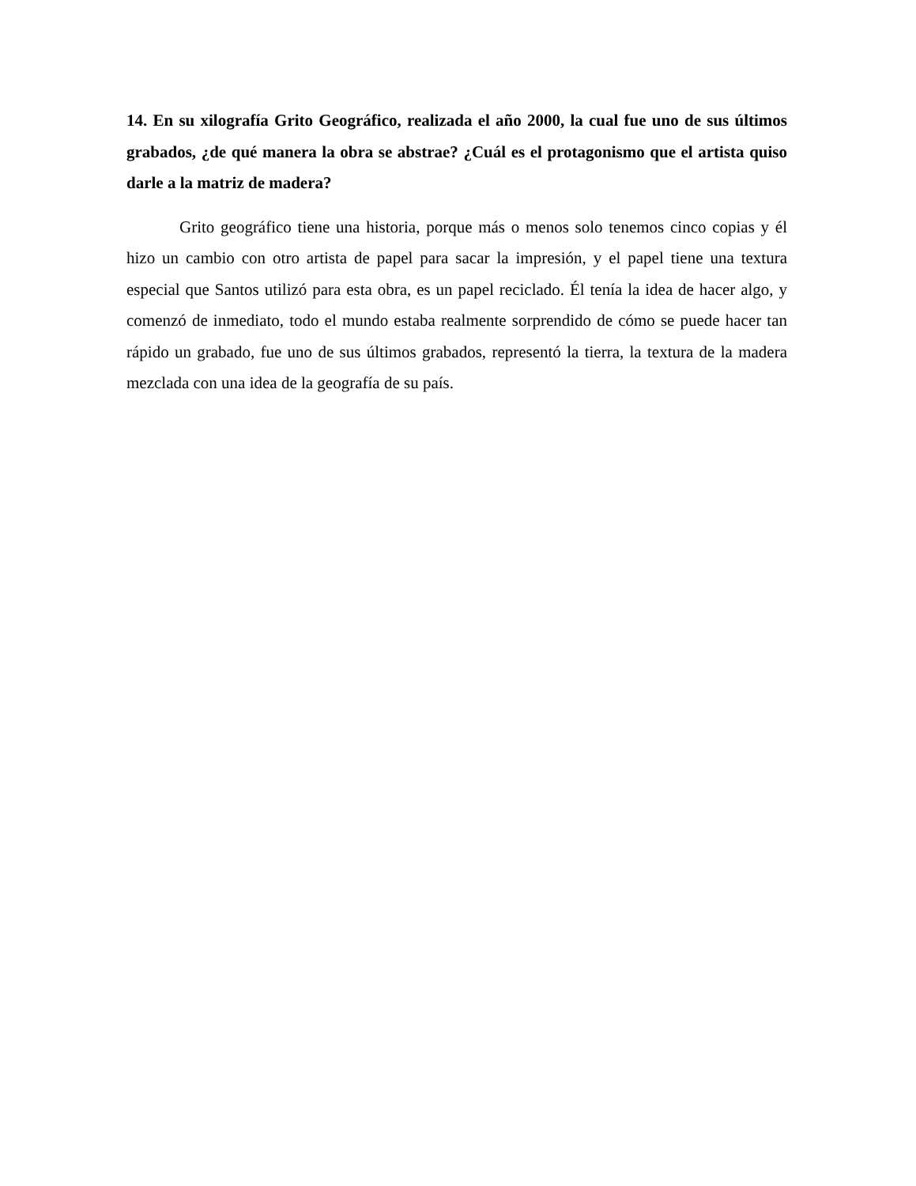14. En su xilografía Grito Geográfico, realizada el año 2000, la cual fue uno de sus últimos grabados, ¿de qué manera la obra se abstrae? ¿Cuál es el protagonismo que el artista quiso darle a la matriz de madera?
Grito geográfico tiene una historia, porque más o menos solo tenemos cinco copias y él hizo un cambio con otro artista de papel para sacar la impresión, y el papel tiene una textura especial que Santos utilizó para esta obra, es un papel reciclado. Él tenía la idea de hacer algo, y comenzó de inmediato, todo el mundo estaba realmente sorprendido de cómo se puede hacer tan rápido un grabado, fue uno de sus últimos grabados, representó la tierra, la textura de la madera mezclada con una idea de la geografía de su país.